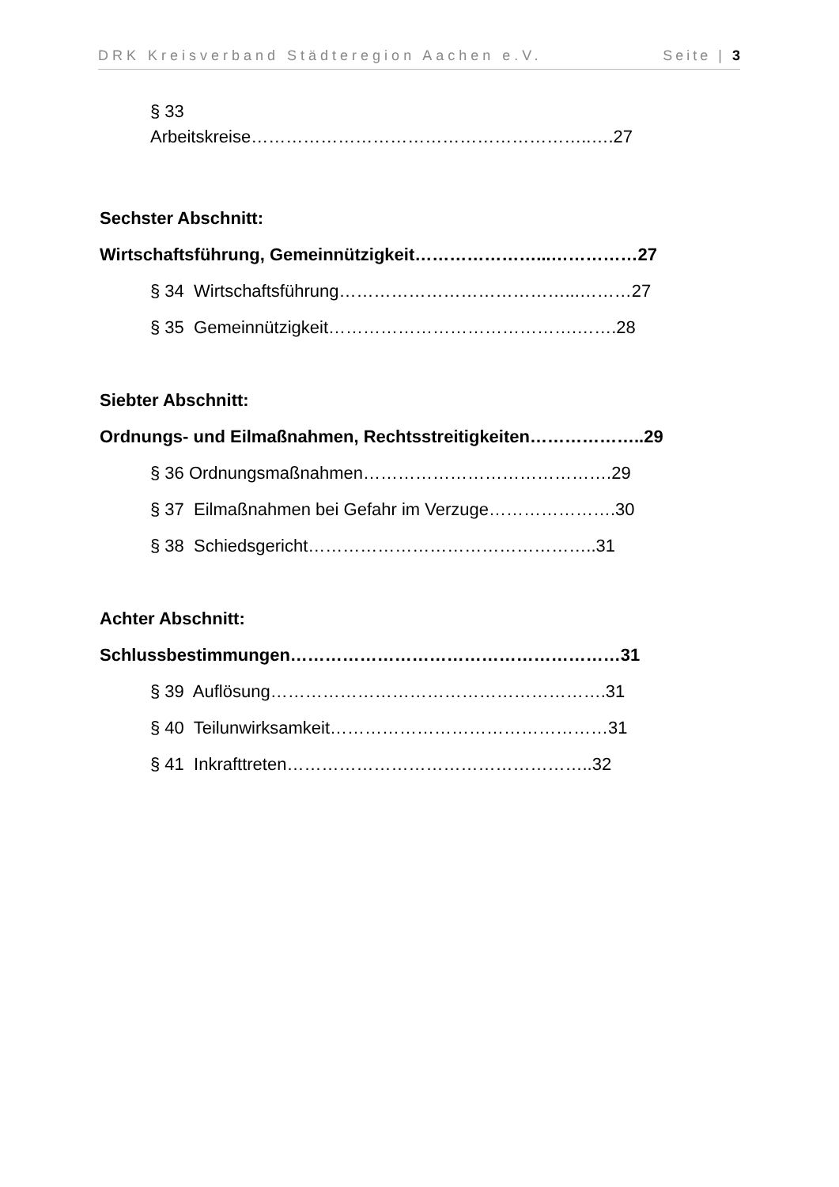DRK Kreisverband Städteregion Aachen e.V. Seite | 3
§ 33
Arbeitskreise…………………………………………………..….27
Sechster Abschnitt:
Wirtschaftsführung, Gemeinnützigkeit…………………...……………27
§ 34 Wirtschaftsführung…………………………………...………27
§ 35 Gemeinnützigkeit…………………………………….…….28
Siebter Abschnitt:
Ordnungs- und Eilmaßnahmen, Rechtsstreitigkeiten………………..29
§ 36 Ordnungsmaßnahmen…………………………………….29
§ 37 Eilmaßnahmen bei Gefahr im Verzuge………………….30
§ 38 Schiedsgericht…………………………………………..31
Achter Abschnitt:
Schlussbestimmungen…………………………………………………31
§ 39 Auflösung………………………………………………….31
§ 40 Teilunwirksamkeit…………………………………………31
§ 41 Inkrafttreten……………………………………………..32